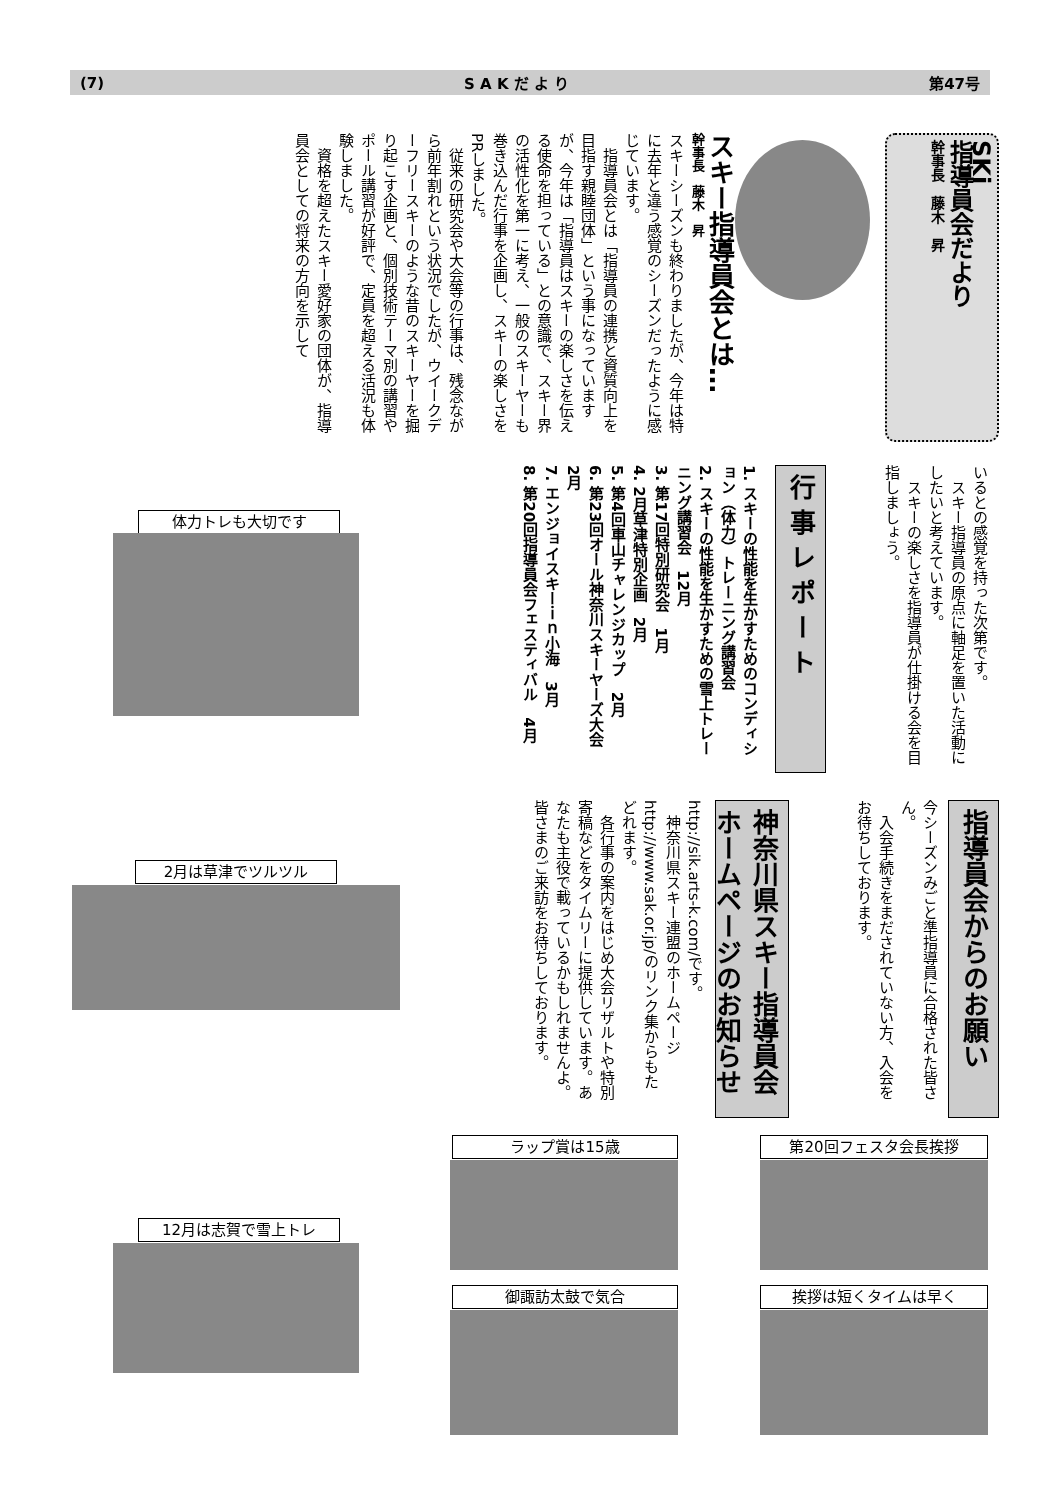(7) S A K だ よ り 第47号
SKi
指導員会だより
幹事長　藤木　昇
スキー指導員会とは…
幹事長　藤木　昇
スキーシーズンも終わりましたが、今年は特に去年と違う感覚のシーズンだったように感じています。
　指導員会とは「指導員の連携と資質向上を目指す親睦団体」という事になっていますが、今年は「指導員はスキーの楽しさを伝える使命を担っている」との意識で、スキー界の活性化を第一に考え、一般のスキーヤーも巻き込んだ行事を企画し、スキーの楽しさをPRしました。
　従来の研究会や大会等の行事は、残念ながら前年割れという状況でしたが、ウイークデーフリースキーのような昔のスキーヤーを掘り起こす企画と、個別技術テーマ別の講習やポール講習が好評で、定員を超える活況も体験しました。
　資格を超えたスキー愛好家の団体が、指導員会としての将来の方向を示して
いるとの感覚を持った次第です。
　スキー指導員の原点に軸足を置いた活動にしたいと考えています。
　スキーの楽しさを指導員が仕掛ける会を目指しましょう。
行 事 レ ポ ー ト
1. スキーの性能を生かすためのコンディション（体力）トレーニング講習会
2. スキーの性能を生かすための雪上トレーニング講習会　12月
3. 第17回特別研究会　1月
4. 2月草津特別企画　2月
5. 第4回車山チャレンジカップ　2月
6. 第23回オール神奈川スキーヤーズ大会　2月
7. エンジョイスキーｉｎ小海　3月
8. 第20回指導員会フェスティバル　4月
指導員会からのお願い
今シーズンみごと準指導員に合格された皆さん。
　入会手続きをまだされていない方、入会をお待ちしております。
神奈川県スキー指導員会ホームページのお知らせ
http://sik.arts-k.com/です。
　神奈川県スキー連盟のホームページ http://www.sak.or.jp/のリンク集からもたどれます。
　各行事の案内をはじめ大会リザルトや特別寄稿などをタイムリーに提供しています。あなたも主役で載っているかもしれませんよ。皆さまのご来訪をお待ちしております。
体力トレも大切です
2月は草津でツルツル
12月は志賀で雪上トレ
ラップ賞は15歳
御諏訪太鼓で気合
第20回フェスタ会長挨拶
挨拶は短くタイムは早く